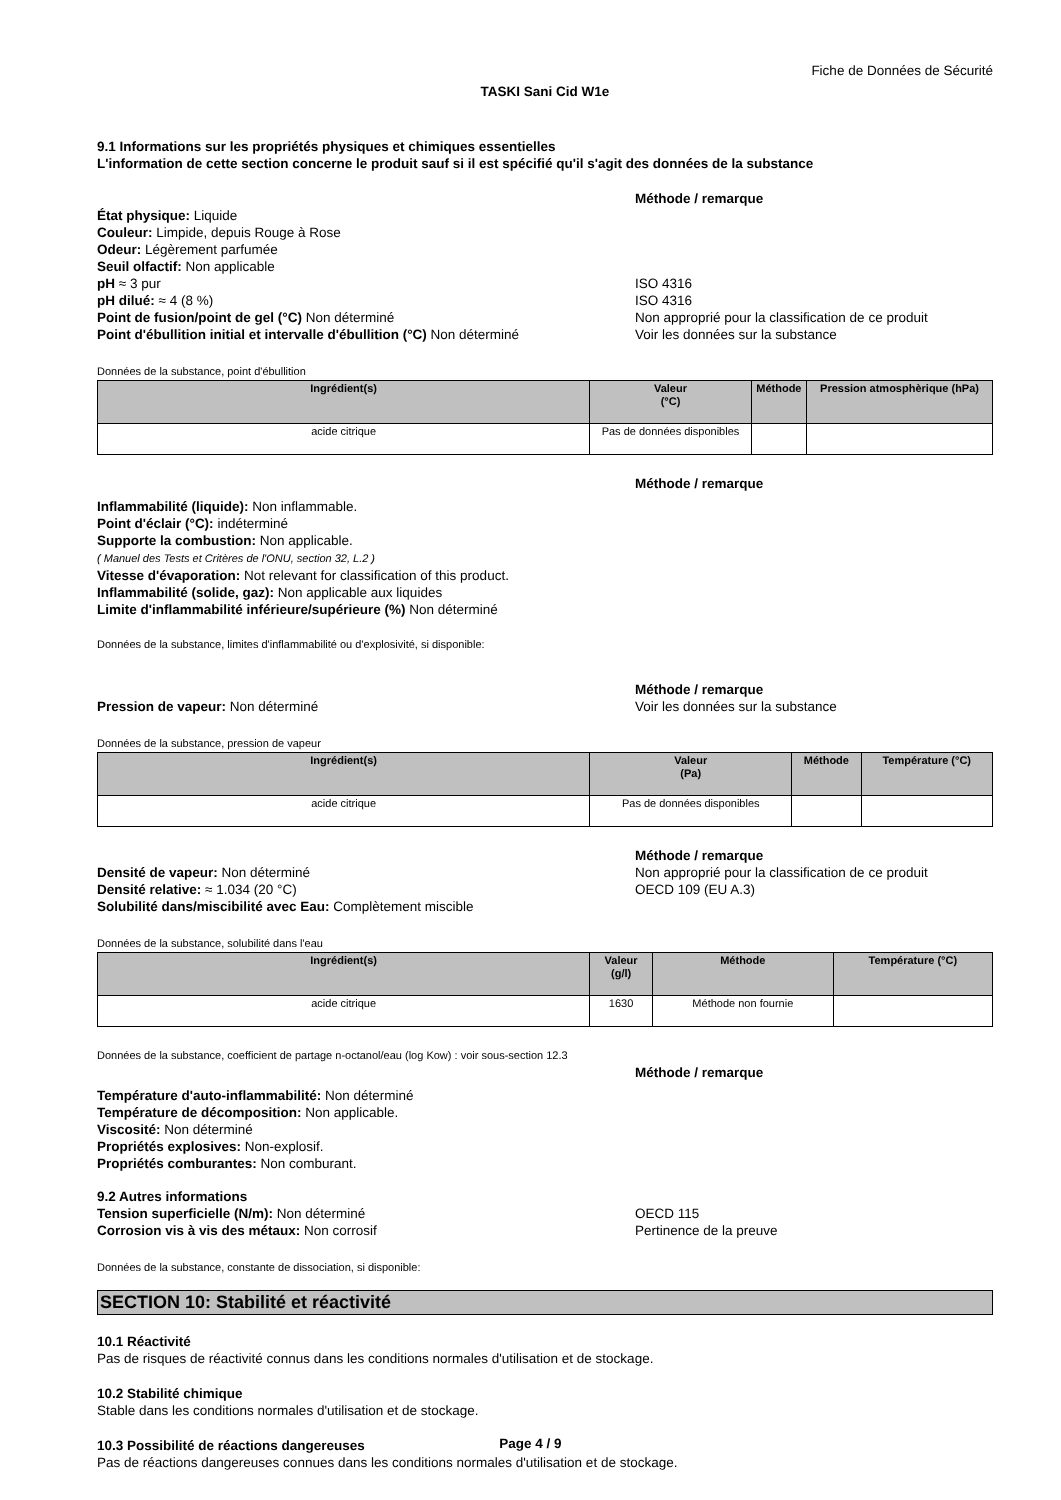Fiche de Données de Sécurité
TASKI Sani Cid W1e
9.1 Informations sur les propriétés physiques et chimiques essentielles
L'information de cette section concerne le produit sauf si il est spécifié qu'il s'agit des données de la substance
Méthode / remarque
État physique: Liquide
Couleur: Limpide, depuis Rouge à Rose
Odeur: Légèrement parfumée
Seuil olfactif: Non applicable
pH ≈ 3 pur
pH dilué: ≈ 4 (8 %)
Point de fusion/point de gel (°C) Non déterminé
Point d'ébullition initial et intervalle d'ébullition (°C) Non déterminé
ISO 4316
ISO 4316
Non approprié pour la classification de ce produit
Voir les données sur la substance
Données de la substance, point d'ébullition
| Ingrédient(s) | Valeur (°C) | Méthode | Pression atmosphèrique (hPa) |
| --- | --- | --- | --- |
| acide citrique | Pas de données disponibles | | |
Méthode / remarque
Inflammabilité (liquide): Non inflammable.
Point d'éclair (°C): indéterminé
Supporte la combustion: Non applicable.
( Manuel des Tests et Critères de l'ONU, section 32, L.2 )
Vitesse d'évaporation: Not relevant for classification of this product.
Inflammabilité (solide, gaz): Non applicable aux liquides
Limite d'inflammabilité inférieure/supérieure (%) Non déterminé
Données de la substance, limites d'inflammabilité ou d'explosivité, si disponible:
Pression de vapeur: Non déterminé Méthode / remarque
Voir les données sur la substance
Données de la substance, pression de vapeur
| Ingrédient(s) | Valeur (Pa) | Méthode | Température (°C) |
| --- | --- | --- | --- |
| acide citrique | Pas de données disponibles | | |
Densité de vapeur: Non déterminé
Densité relative: ≈ 1.034 (20 °C)
Solubilité dans/miscibilité avec Eau: Complètement miscible
Méthode / remarque
Non approprié pour la classification de ce produit
OECD 109 (EU A.3)
Données de la substance, solubilité dans l'eau
| Ingrédient(s) | Valeur (g/l) | Méthode | Température (°C) |
| --- | --- | --- | --- |
| acide citrique | 1630 | Méthode non fournie | |
Données de la substance, coefficient de partage n-octanol/eau (log Kow) : voir sous-section 12.3
Méthode / remarque
Température d'auto-inflammabilité: Non déterminé
Température de décomposition: Non applicable.
Viscosité: Non déterminé
Propriétés explosives: Non-explosif.
Propriétés comburantes: Non comburant.
9.2 Autres informations
Tension superficielle (N/m): Non déterminé
Corrosion vis à vis des métaux: Non corrosif
OECD 115
Pertinence de la preuve
Données de la substance, constante de dissociation, si disponible:
SECTION 10: Stabilité et réactivité
10.1 Réactivité
Pas de risques de réactivité connus dans les conditions normales d'utilisation et de stockage.
10.2 Stabilité chimique
Stable dans les conditions normales d'utilisation et de stockage.
10.3 Possibilité de réactions dangereuses
Pas de réactions dangereuses connues dans les conditions normales d'utilisation et de stockage.
Page 4 / 9